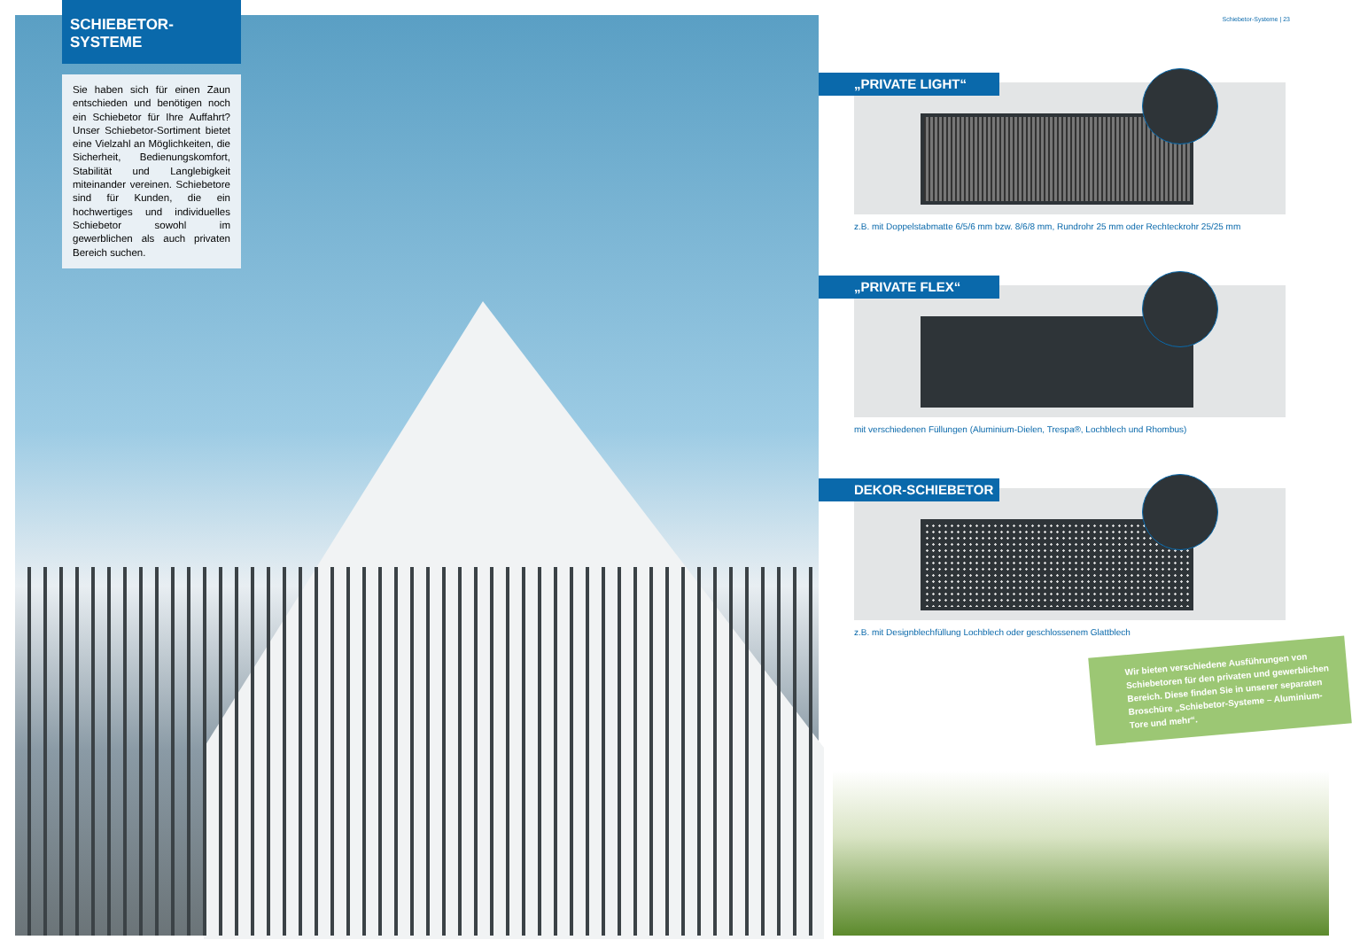SCHIEBETOR-
SYSTEME
Sie haben sich für einen Zaun entschieden und benötigen noch ein Schiebetor für Ihre Auffahrt? Unser Schiebetor-Sortiment bietet eine Vielzahl an Möglichkeiten, die Sicherheit, Bedienungskomfort, Stabilität und Langlebigkeit miteinander vereinen. Schiebetore sind für Kunden, die ein hochwertiges und individuelles Schiebetor sowohl im gewerblichen als auch privaten Bereich suchen.
Schiebetor-Systeme | 23
„PRIVATE LIGHT“
z.B. mit Doppelstabmatte 6/5/6 mm bzw. 8/6/8 mm, Rundrohr 25 mm oder Rechteckrohr 25/25 mm
„PRIVATE FLEX“
mit verschiedenen Füllungen (Aluminium-Dielen, Trespa®, Lochblech und Rhombus)
DEKOR-SCHIEBETOR
z.B. mit Designblechfüllung Lochblech oder geschlossenem Glattblech
Wir bieten verschiedene Ausführungen von Schiebetoren für den privaten und gewerblichen Bereich. Diese finden Sie in unserer separaten Broschüre „Schiebetor-Systeme – Aluminium-Tore und mehr“.